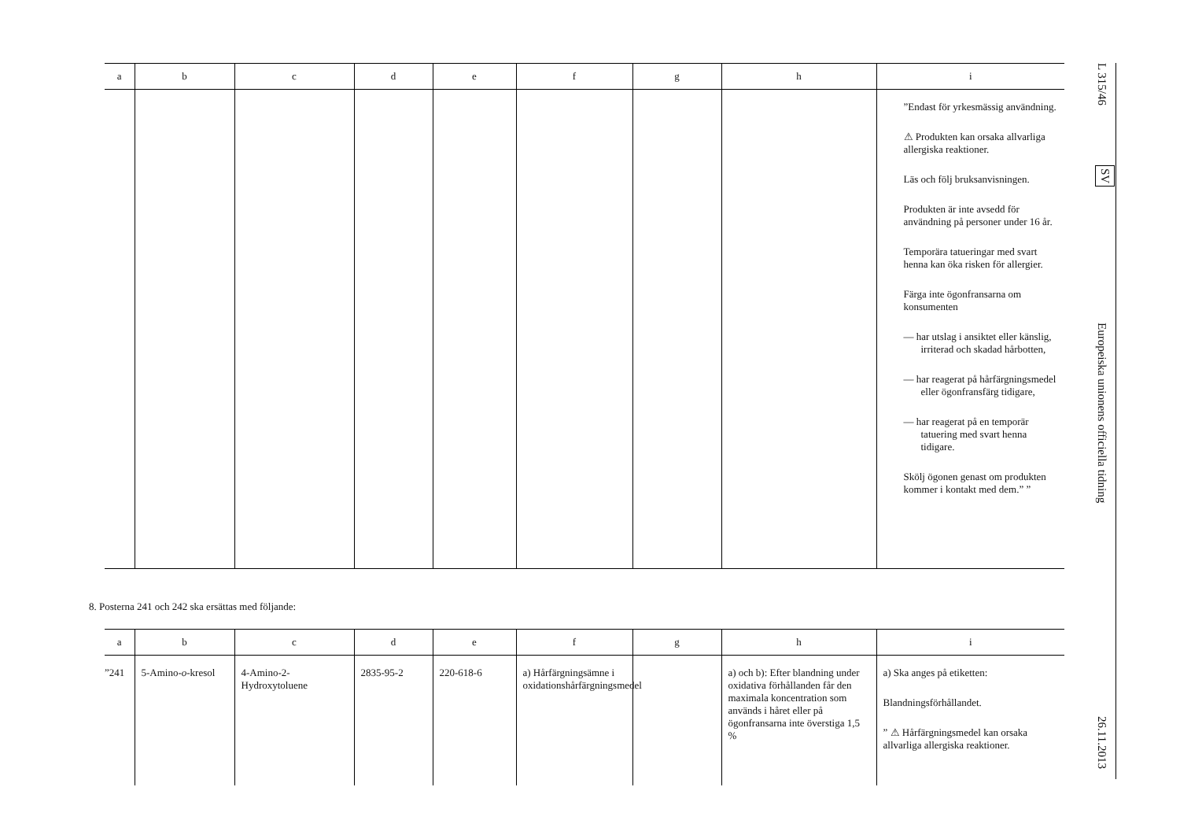| a | b | c | d | e | f | g | h | i |
| --- | --- | --- | --- | --- | --- | --- | --- | --- |
| | | | | | | | | ”Endast för yrkesmässig användning. ⚠ Produkten kan orsaka allvarliga allergiska reaktioner. Läs och följ bruksanvisningen. Produkten är inte avsedd för användning på personer under 16 år. Temporära tatueringar med svart henna kan öka risken för allergier. Färga inte ögonfransarna om konsumenten — har utslag i ansiktet eller känslig, irriterad och skadad hårbotten, — har reagerat på hårfärgningsmedel eller ögonfransfärg tidigare, — har reagerat på en temporär tatuering med svart henna tidigare. Skölj ögonen genast om produkten kommer i kontakt med dem.” ” |
8. Posterna 241 och 242 ska ersättas med följande:
| a | b | c | d | e | f | g | h | i |
| --- | --- | --- | --- | --- | --- | --- | --- | --- |
| ”241 | 5-Amino- o -kresol | 4-Amino-2-Hydroxytoluene | 2835-95-2 | 220-618-6 | a) Hårfärgningsämne i oxidationshårfärgningsmedel | | a) och b): Efter blandning under oxidativa förhållanden får den maximala koncentration som används i håret eller på ögonfransarna inte överstiga 1,5 % | a) Ska anges på etiketten: Blandningsförhållandet. ” ⚠ Hårfärgningsmedel kan orsaka allvarliga allergiska reaktioner. |
L 315/46
SV
Europeiska unionens officiella tidning
26.11.2013